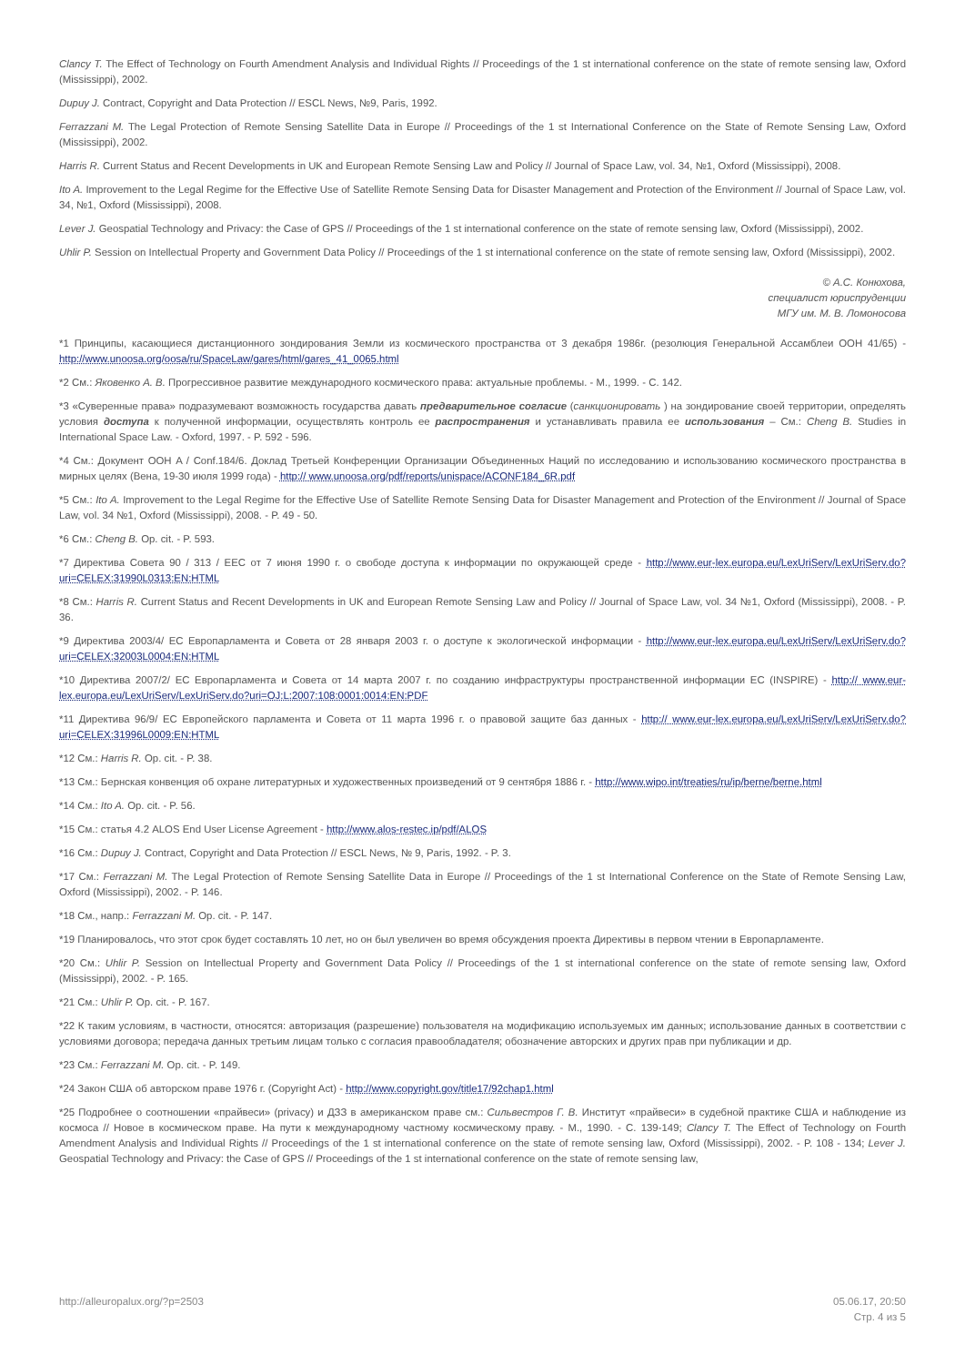Clancy T. The Effect of Technology on Fourth Amendment Analysis and Individual Rights // Proceedings of the 1 st international conference on the state of remote sensing law, Oxford (Mississippi), 2002.
Dupuy J. Contract, Copyright and Data Protection // ESCL News, №9, Paris, 1992.
Ferrazzani M. The Legal Protection of Remote Sensing Satellite Data in Europe // Proceedings of the 1 st International Conference on the State of Remote Sensing Law, Oxford (Mississippi), 2002.
Harris R. Current Status and Recent Developments in UK and European Remote Sensing Law and Policy // Journal of Space Law, vol. 34, №1, Oxford (Mississippi), 2008.
Ito A. Improvement to the Legal Regime for the Effective Use of Satellite Remote Sensing Data for Disaster Management and Protection of the Environment // Journal of Space Law, vol. 34, №1, Oxford (Mississippi), 2008.
Lever J. Geospatial Technology and Privacy: the Case of GPS // Proceedings of the 1 st international conference on the state of remote sensing law, Oxford (Mississippi), 2002.
Uhlir P. Session on Intellectual Property and Government Data Policy // Proceedings of the 1 st international conference on the state of remote sensing law, Oxford (Mississippi), 2002.
© А.С. Конюхова,
специалист юриспруденции
МГУ им. М. В. Ломоносова
*1 Принципы, касающиеся дистанционного зондирования Земли из космического пространства от 3 декабря 1986г. (резолюция Генеральной Ассамблеи ООН 41/65) - http://www.unoosa.org/oosa/ru/SpaceLaw/gares/html/gares_41_0065.html
*2 См.: Яковенко А. В. Прогрессивное развитие международного космического права: актуальные проблемы. - М., 1999. - С. 142.
*3 «Суверенные права» подразумевают возможность государства давать предварительное согласие (санкционировать ) на зондирование своей территории, определять условия доступа к полученной информации, осуществлять контроль ее распространения и устанавливать правила ее использования – См.: Cheng B. Studies in International Space Law. - Oxford, 1997. - P. 592 - 596.
*4 См.: Документ ООН A / Conf.184/6. Доклад Третьей Конференции Организации Объединенных Наций по исследованию и использованию космического пространства в мирных целях (Вена, 19-30 июля 1999 года) - http:// www.unoosa.org/pdf/reports/unispace/ACONF184_6R.pdf
*5 См.: Ito A. Improvement to the Legal Regime for the Effective Use of Satellite Remote Sensing Data for Disaster Management and Protection of the Environment // Journal of Space Law, vol. 34 №1, Oxford (Mississippi), 2008. - P. 49 - 50.
*6 См.: Cheng B. Op. cit. - P. 593.
*7 Директива Совета 90 / 313 / EEC от 7 июня 1990 г. о свободе доступа к информации по окружающей среде - http://www.eur-lex.europa.eu/LexUriServ/LexUriServ.do?uri=CELEX:31990L0313:EN:HTML
*8 См.: Harris R. Current Status and Recent Developments in UK and European Remote Sensing Law and Policy // Journal of Space Law, vol. 34 №1, Oxford (Mississippi), 2008. - P. 36.
*9 Директива 2003/4/ ЕС Европарламента и Совета от 28 января 2003 г. о доступе к экологической информации - http://www.eur-lex.europa.eu/LexUriServ/LexUriServ.do?uri=CELEX:32003L0004:EN:HTML
*10 Директива 2007/2/ ЕС Европарламента и Совета от 14 марта 2007 г. по созданию инфраструктуры пространственной информации ЕС (INSPIRE) - http:// www.eur-lex.europa.eu/LexUriServ/LexUriServ.do?uri=OJ:L:2007:108:0001:0014:EN:PDF
*11 Директива 96/9/ ЕС Европейского парламента и Совета от 11 марта 1996 г. о правовой защите баз данных - http:// www.eur-lex.europa.eu/LexUriServ/LexUriServ.do?uri=CELEX:31996L0009:EN:HTML
*12 См.: Harris R. Op. cit. - P. 38.
*13 См.: Бернская конвенция об охране литературных и художественных произведений от 9 сентября 1886 г. - http://www.wipo.int/treaties/ru/ip/berne/berne.html
*14 См.: Ito A. Op. cit. - P. 56.
*15 См.: статья 4.2 ALOS End User License Agreement - http://www.alos-restec.ip/pdf/ALOS
*16 См.: Dupuy J. Contract, Copyright and Data Protection // ESCL News, № 9, Paris, 1992. - P. 3.
*17 См.: Ferrazzani M. The Legal Protection of Remote Sensing Satellite Data in Europe // Proceedings of the 1 st International Conference on the State of Remote Sensing Law, Oxford (Mississippi), 2002. - P. 146.
*18 См., напр.: Ferrazzani M. Op. cit. - P. 147.
*19 Планировалось, что этот срок будет составлять 10 лет, но он был увеличен во время обсуждения проекта Директивы в первом чтении в Европарламенте.
*20 См.: Uhlir P. Session on Intellectual Property and Government Data Policy // Proceedings of the 1 st international conference on the state of remote sensing law, Oxford (Mississippi), 2002. - P. 165.
*21 См.: Uhlir P. Op. cit. - P. 167.
*22 К таким условиям, в частности, относятся: авторизация (разрешение) пользователя на модификацию используемых им данных; использование данных в соответствии с условиями договора; передача данных третьим лицам только с согласия правообладателя; обозначение авторских и других прав при публикации и др.
*23 См.: Ferrazzani M. Op. cit. - P. 149.
*24 Закон США об авторском праве 1976 г. (Copyright Act) - http://www.copyright.gov/title17/92chap1.html
*25 Подробнее о соотношении «прайвеси» (privacy) и ДЗЗ в американском праве см.: Сильвестров Г. В. Институт «прайвеси» в судебной практике США и наблюдение из космоса // Новое в космическом праве. На пути к международному частному космическому праву. - М., 1990. - С. 139-149; Clancy T. The Effect of Technology on Fourth Amendment Analysis and Individual Rights // Proceedings of the 1 st international conference on the state of remote sensing law, Oxford (Mississippi), 2002. - P. 108 - 134; Lever J. Geospatial Technology and Privacy: the Case of GPS // Proceedings of the 1 st international conference on the state of remote sensing law,
http://alleuropalux.org/?p=2503
05.06.17, 20:50
Стр. 4 из 5